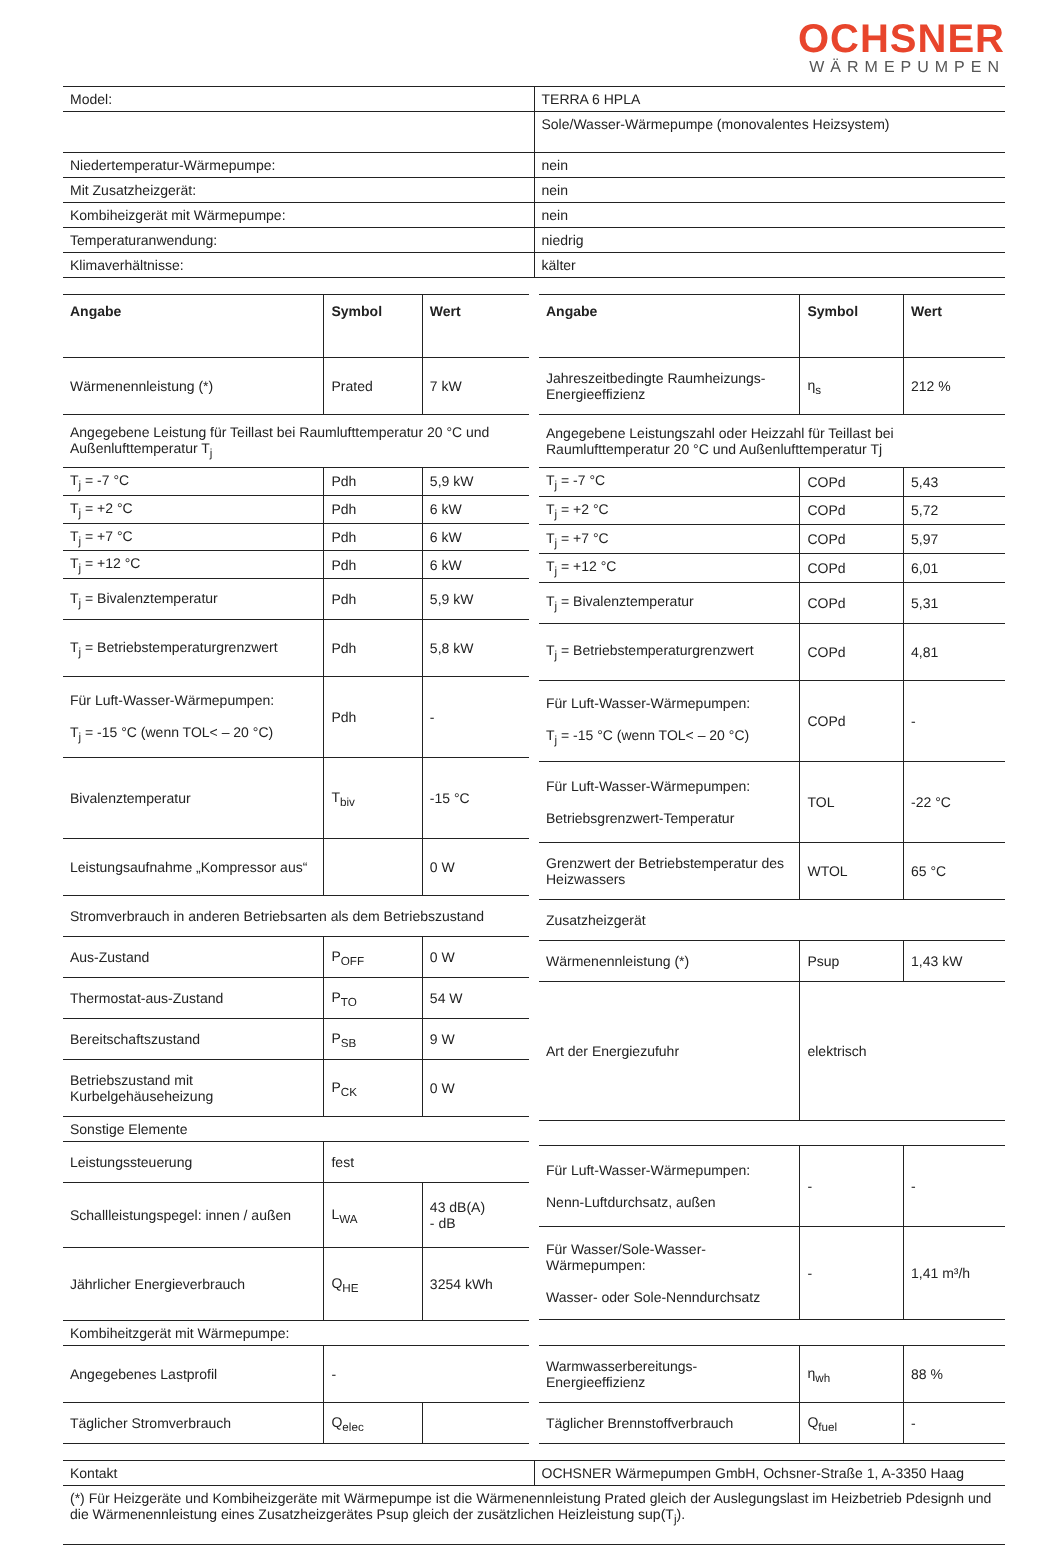OCHSNER
WÄRMEPUMPEN
| Model: | TERRA 6 HPLA |
| | Sole/Wasser-Wärmepumpe (monovalentes Heizsystem) |
| Niedertemperatur-Wärmepumpe: | nein |
| Mit Zusatzheizgerät: | nein |
| Kombiheizgerät mit Wärmepumpe: | nein |
| Temperaturanwendung: | niedrig |
| Klimaverhältnisse: | kälter |
| Angabe | Symbol | Wert |
| --- | --- | --- |
| Wärmenennleistung (*) | Prated | 7 kW |
| Angegebene Leistung für Teillast bei Raumlufttemperatur 20 °C und Außenlufttemperatur T<sub>j</sub> | | |
| T<sub>j</sub> = -7 °C | Pdh | 5,9 kW |
| T<sub>j</sub> = +2 °C | Pdh | 6 kW |
| T<sub>j</sub> = +7 °C | Pdh | 6 kW |
| T<sub>j</sub> = +12 °C | Pdh | 6 kW |
| T<sub>j</sub> = Bivalenztemperatur | Pdh | 5,9 kW |
| T<sub>j</sub> = Betriebstemperaturgrenzwert | Pdh | 5,8 kW |
| Für Luft-Wasser-Wärmepumpen: T<sub>j</sub> = -15 °C (wenn TOL< – 20 °C) | Pdh | - |
| Bivalenztemperatur | T<sub>biv</sub> | -15 °C |
| Leistungsaufnahme „Kompressor aus“ | | 0 W |
| Stromverbrauch in anderen Betriebsarten als dem Betriebszustand | | |
| Aus-Zustand | P<sub>OFF</sub> | 0 W |
| Thermostat-aus-Zustand | P<sub>TO</sub> | 54 W |
| Bereitschaftszustand | P<sub>SB</sub> | 9 W |
| Betriebszustand mit Kurbelgehäuseheizung | P<sub>CK</sub> | 0 W |
| Sonstige Elemente | | |
| Leistungssteuerung | fest | |
| Schallleistungspegel: innen / außen | L<sub>WA</sub> | 43 dB(A) - dB |
| Jährlicher Energieverbrauch | Q<sub>HE</sub> | 3254 kWh |
| Kombiheitzgerät mit Wärmepumpe: | | |
| Angegebenes Lastprofil | - | |
| Täglicher Stromverbrauch | Q<sub>elec</sub> | |
| Angabe | Symbol | Wert |
| --- | --- | --- |
| Jahreszeitbedingte Raumheizungs-Energieeffizienz | η<sub>s</sub> | 212 % |
| Angegebene Leistungszahl oder Heizzahl für Teillast bei Raumlufttemperatur 20 °C und Außenlufttemperatur Tj | | |
| T<sub>j</sub> = -7 °C | COPd | 5,43 |
| T<sub>j</sub> = +2 °C | COPd | 5,72 |
| T<sub>j</sub> = +7 °C | COPd | 5,97 |
| T<sub>j</sub> = +12 °C | COPd | 6,01 |
| T<sub>j</sub> = Bivalenztemperatur | COPd | 5,31 |
| T<sub>j</sub> = Betriebstemperaturgrenzwert | COPd | 4,81 |
| Für Luft-Wasser-Wärmepumpen: T<sub>j</sub> = -15 °C (wenn TOL< – 20 °C) | COPd | - |
| Für Luft-Wasser-Wärmepumpen: Betriebsgrenzwert-Temperatur | TOL | -22 °C |
| Grenzwert der Betriebstemperatur des Heizwassers | WTOL | 65 °C |
| Zusatzheizgerät | | |
| Wärmenennleistung (*) | Psup | 1,43 kW |
| Art der Energiezufuhr | elektrisch | |
| Für Luft-Wasser-Wärmepumpen: Nenn-Luftdurchsatz, außen | - | - |
| Für Wasser/Sole-Wasser-Wärmepumpen: Wasser- oder Sole-Nenndurchsatz | - | 1,41 m³/h |
| Warmwasserbereitungs-Energieeffizienz | η<sub>wh</sub> | 88 % |
| Täglicher Brennstoffverbrauch | Q<sub>fuel</sub> | - |
| Kontakt | OCHSNER Wärmepumpen GmbH, Ochsner-Straße 1, A-3350 Haag |
| (*) Für Heizgeräte und Kombiheizgeräte mit Wärmepumpe ist die Wärmenennleistung Prated gleich der Auslegungslast im Heizbetrieb Pdesignh und die Wärmenennleistung eines Zusatzheizgerätes Psup gleich der zusätzlichen Heizleistung sup(T<sub>j</sub>). | |